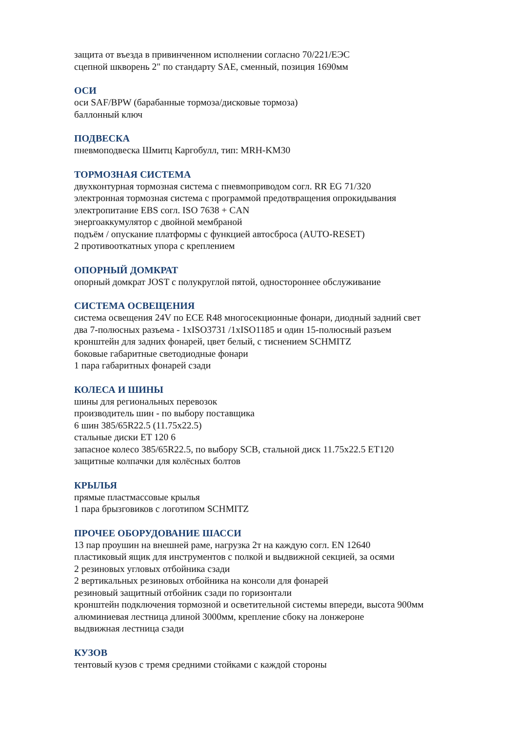защита от въезда в привинченном исполнении согласно 70/221/ЕЭС
сцепной шкворень 2" по стандарту SAE, сменный, позиция 1690мм
ОСИ
оси SAF/BPW (барабанные тормоза/дисковые тормоза)
баллонный ключ
ПОДВЕСКА
пневмоподвеска Шмитц Каргобулл, тип: MRH-KM30
ТОРМОЗНАЯ СИСТЕМА
двухконтурная тормозная система с пневмоприводом согл. RR EG 71/320
электронная тормозная система с программой предотвращения опрокидывания
электропитание EBS согл. ISO 7638 + CAN
энергоаккумулятор с двойной мембраной
подъём / опускание платформы с функцией автосброса (AUTO-RESET)
2 противооткатных упора с креплением
ОПОРНЫЙ ДОМКРАТ
опорный домкрат JOST с полукруглой пятой, одностороннее обслуживание
СИСТЕМА ОСВЕЩЕНИЯ
система освещения 24V по ECE R48 многосекционные фонари, диодный задний свет
два 7-полюсных разъема - 1xISO3731 /1xISO1185 и один 15-полюсный разъем
кронштейн для задних фонарей, цвет белый, с тиснением SCHMITZ
боковые габаритные светодиодные фонари
1 пара габаритных фонарей сзади
КОЛЕСА И ШИНЫ
шины для региональных перевозок
производитель шин - по выбору поставщика
6 шин 385/65R22.5 (11.75x22.5)
стальные диски ET 120 6
запасное колесо 385/65R22.5, по выбору SCB, стальной диск 11.75x22.5 ET120
защитные колпачки для колёсных болтов
КРЫЛЬЯ
прямые пластмассовые крылья
1 пара брызговиков с логотипом SCHMITZ
ПРОЧЕЕ ОБОРУДОВАНИЕ ШАССИ
13 пар проушин на внешней раме, нагрузка 2т на каждую согл. EN 12640
пластиковый ящик для инструментов с полкой и выдвижной секцией, за осями
2 резиновых угловых отбойника сзади
2 вертикальных резиновых отбойника на консоли для фонарей
резиновый защитный отбойник сзади по горизонтали
кронштейн подключения тормозной и осветительной системы впереди, высота 900мм
алюминиевая лестница длиной 3000мм, крепление сбоку на лонжероне
выдвижная лестница сзади
КУЗОВ
тентовый кузов с тремя средними стойками с каждой стороны